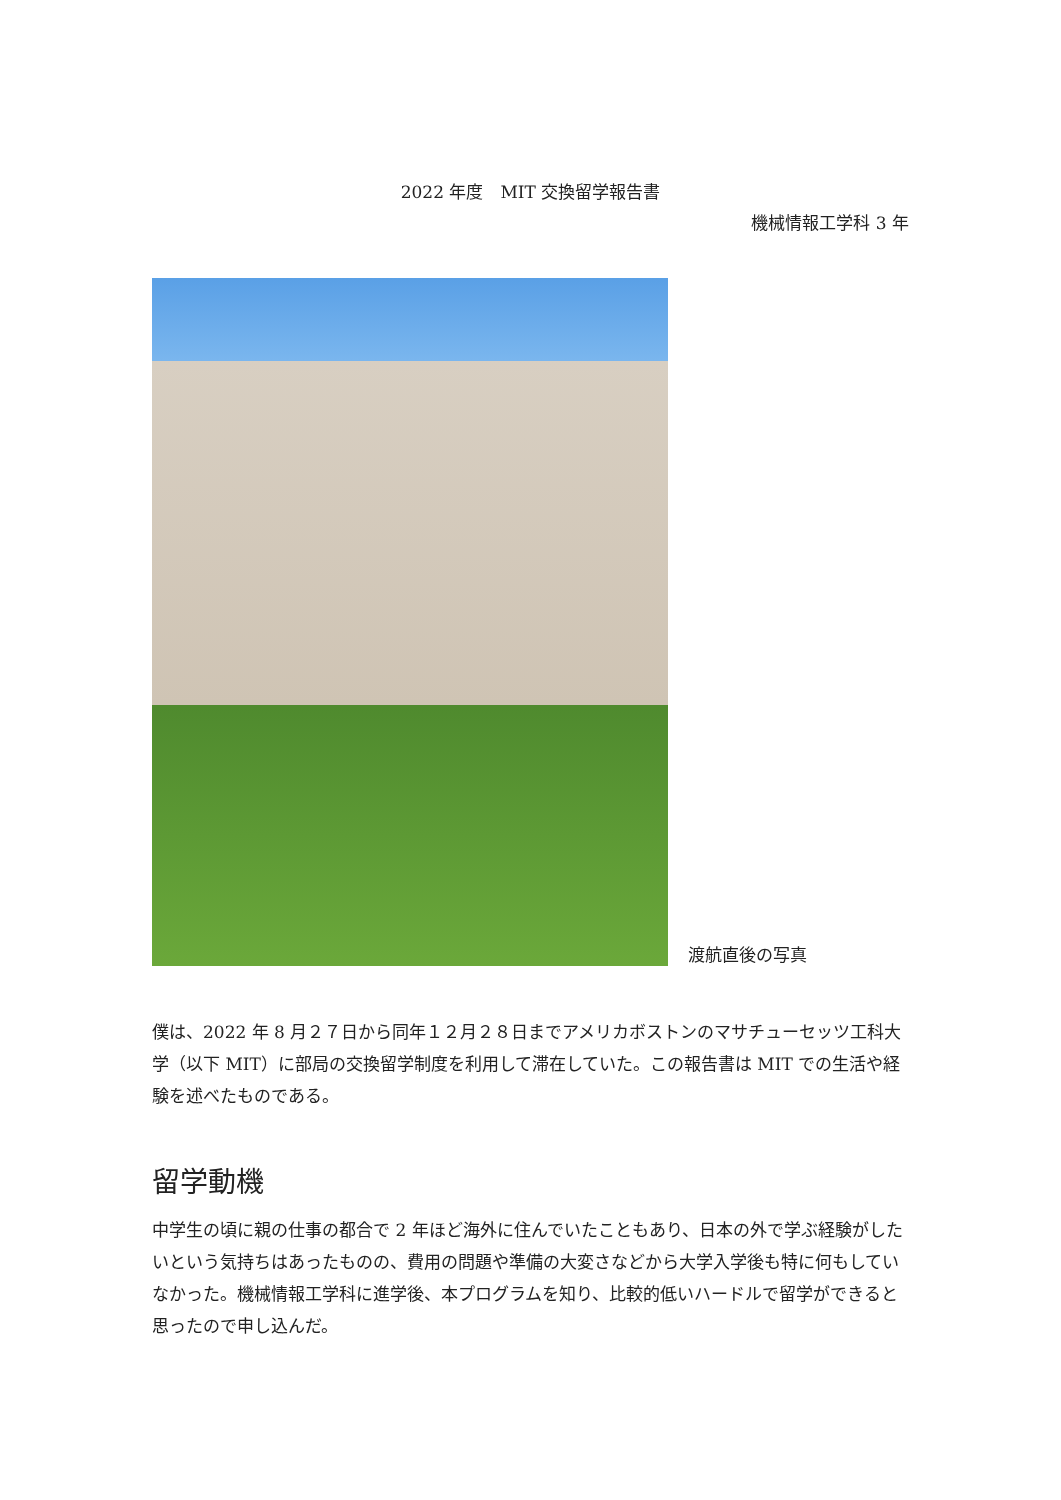2022 年度　MIT 交換留学報告書
機械情報工学科 3 年
渡航直後の写真
僕は、2022 年 8 月２７日から同年１２月２８日までアメリカボストンのマサチューセッツ工科大学（以下 MIT）に部局の交換留学制度を利用して滞在していた。この報告書は MIT での生活や経験を述べたものである。
留学動機
中学生の頃に親の仕事の都合で 2 年ほど海外に住んでいたこともあり、日本の外で学ぶ経験がしたいという気持ちはあったものの、費用の問題や準備の大変さなどから大学入学後も特に何もしていなかった。機械情報工学科に進学後、本プログラムを知り、比較的低いハードルで留学ができると思ったので申し込んだ。